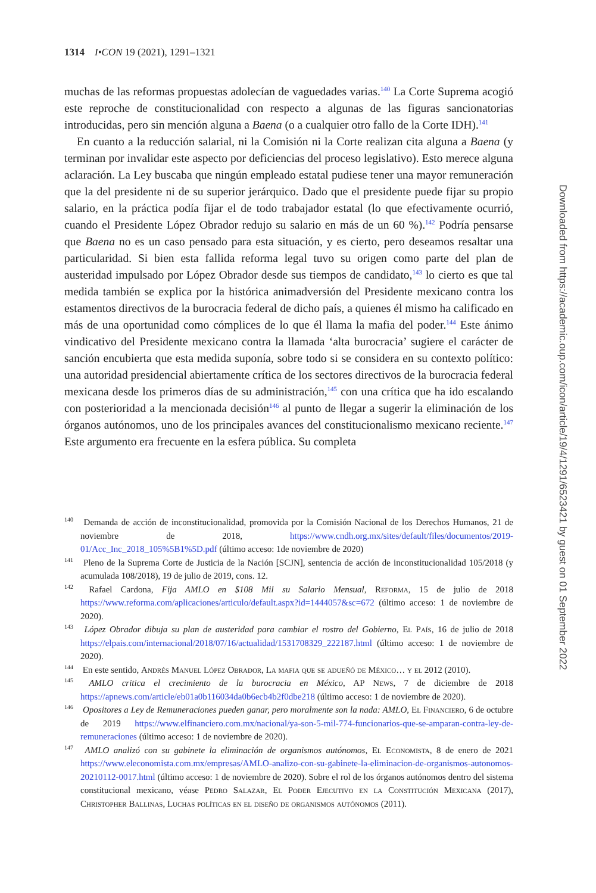1314 I•CON 19 (2021), 1291–1321
muchas de las reformas propuestas adolecían de vaguedades varias.<sup>140</sup> La Corte Suprema acogió este reproche de constitucionalidad con respecto a algunas de las figuras sancionatorias introducidas, pero sin mención alguna a Baena (o a cualquier otro fallo de la Corte IDH).<sup>141</sup>
En cuanto a la reducción salarial, ni la Comisión ni la Corte realizan cita alguna a Baena (y terminan por invalidar este aspecto por deficiencias del proceso legislativo). Esto merece alguna aclaración. La Ley buscaba que ningún empleado estatal pudiese tener una mayor remuneración que la del presidente ni de su superior jerárquico. Dado que el presidente puede fijar su propio salario, en la práctica podía fijar el de todo trabajador estatal (lo que efectivamente ocurrió, cuando el Presidente López Obrador redujo su salario en más de un 60 %).<sup>142</sup> Podría pensarse que Baena no es un caso pensado para esta situación, y es cierto, pero deseamos resaltar una particularidad. Si bien esta fallida reforma legal tuvo su origen como parte del plan de austeridad impulsado por López Obrador desde sus tiempos de candidato,<sup>143</sup> lo cierto es que tal medida también se explica por la histórica animadversión del Presidente mexicano contra los estamentos directivos de la burocracia federal de dicho país, a quienes él mismo ha calificado en más de una oportunidad como cómplices de lo que él llama la mafia del poder.<sup>144</sup> Este ánimo vindicativo del Presidente mexicano contra la llamada ‘alta burocracia’ sugiere el carácter de sanción encubierta que esta medida suponía, sobre todo si se considera en su contexto político: una autoridad presidencial abiertamente crítica de los sectores directivos de la burocracia federal mexicana desde los primeros días de su administración,<sup>145</sup> con una crítica que ha ido escalando con posterioridad a la mencionada decisión<sup>146</sup> al punto de llegar a sugerir la eliminación de los órganos autónomos, uno de los principales avances del constitucionalismo mexicano reciente.<sup>147</sup> Este argumento era frecuente en la esfera pública. Su completa
<sup>140</sup> Demanda de acción de inconstitucionalidad, promovida por la Comisión Nacional de los Derechos Humanos, 21 de noviembre de 2018, https://www.cndh.org.mx/sites/default/files/documentos/2019-01/Acc_Inc_2018_105%5B1%5D.pdf (último acceso: 1de noviembre de 2020)
<sup>141</sup> Pleno de la Suprema Corte de Justicia de la Nación [SCJN], sentencia de acción de inconstitucionalidad 105/2018 (y acumulada 108/2018), 19 de julio de 2019, cons. 12.
<sup>142</sup> Rafael Cardona, Fija AMLO en $108 Mil su Salario Mensual, Reforma, 15 de julio de 2018 https://www.reforma.com/aplicaciones/articulo/default.aspx?id=1444057&sc=672 (último acceso: 1 de noviembre de 2020).
<sup>143</sup> López Obrador dibuja su plan de austeridad para cambiar el rostro del Gobierno, El País, 16 de julio de 2018 https://elpais.com/internacional/2018/07/16/actualidad/1531708329_222187.html (último acceso: 1 de noviembre de 2020).
<sup>144</sup> En este sentido, Andrés Manuel López Obrador, La mafia que se adueñó de México… y el 2012 (2010).
<sup>145</sup> AMLO critica el crecimiento de la burocracia en México, AP News, 7 de diciembre de 2018 https://apnews.com/article/eb01a0b116034da0b6ecb4b2f0dbe218 (último acceso: 1 de noviembre de 2020).
<sup>146</sup> Opositores a Ley de Remuneraciones pueden ganar, pero moralmente son la nada: AMLO, El Financiero, 6 de octubre de 2019 https://www.elfinanciero.com.mx/nacional/ya-son-5-mil-774-funcionarios-que-se-amparan-contra-ley-de-remuneraciones (último acceso: 1 de noviembre de 2020).
<sup>147</sup> AMLO analizó con su gabinete la eliminación de organismos autónomos, El Economista, 8 de enero de 2021 https://www.eleconomista.com.mx/empresas/AMLO-analizo-con-su-gabinete-la-eliminacion-de-organismos-autonomos-20210112-0017.html (último acceso: 1 de noviembre de 2020). Sobre el rol de los órganos autónomos dentro del sistema constitucional mexicano, véase Pedro Salazar, El Poder Ejecutivo en la Constitución Mexicana (2017), Christopher Ballinas, Luchas políticas en el diseño de organismos autónomos (2011).
Downloaded from https://academic.oup.com/icon/article/19/4/1291/6523421 by guest on 01 September 2022